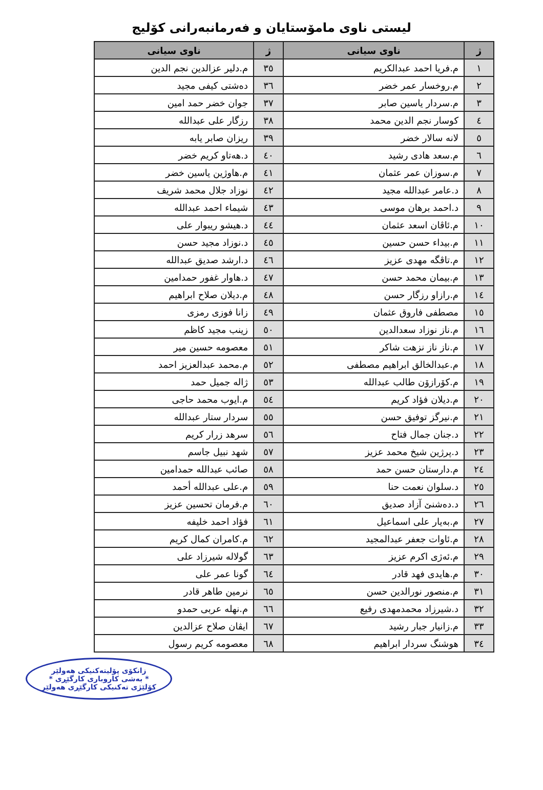لیستی ناوی مامۆستایان و فەرمانبەرانی کۆلیج
| ژ | ناوی سیانی | ژ | ناوی سیانی |
| --- | --- | --- | --- |
| ١ | م.فریا احمد عبدالكريم | ٣٥ | م.دلير عزالدين نجم الدين |
| ٢ | م.روخسار عمر خضر | ٣٦ | دەشتی كيفی مجيد |
| ٣ | م.سردار ياسين صابر | ٣٧ | جوان خضر حمد امين |
| ٤ | كوسار نجم الدين محمد | ٣٨ | رزگار علی عبدالله |
| ٥ | لانه سالار خضر | ٣٩ | ريزان صابر يابه |
| ٦ | م.سعد هادی رشيد | ٤٠ | د.هەتاو كريم خضر |
| ٧ | م.سوزان عمر عثمان | ٤١ | م.هاوژين ياسين خضر |
| ٨ | د.عامر عبدالله مجيد | ٤٢ | نوزاد جلال محمد شريف |
| ٩ | د.احمد برهان موسی | ٤٣ | شيماء احمد عبدالله |
| ١٠ | م.ئاڤان اسعد عثمان | ٤٤ | د.هيشو ريبوار علی |
| ١١ | م.بيداء حسن حسين | ٤٥ | د.نوزاد مجيد حسن |
| ١٢ | م.تاڤگه مهدی عزيز | ٤٦ | د.ارشد صديق عبدالله |
| ١٣ | م.بيمان محمد حسن | ٤٧ | د.هاوار غفور حمدامين |
| ١٤ | م.رازاو رزگار حسن | ٤٨ | م.ديلان صلاح ابراهيم |
| ١٥ | مصطفی فاروق عثمان | ٤٩ | زانا فوزی رمزی |
| ١٦ | م.ناز نوزاد سعدالدين | ٥٠ | زينب مجيد كاظم |
| ١٧ | م.ناز ناز نزهت شاكر | ٥١ | معصومه حسين مير |
| ١٨ | م.عبدالخالق ابراهيم مصطفی | ٥٢ | م.محمد عبدالعزيز احمد |
| ١٩ | م.كۆرازۆن طالب عبدالله | ٥٣ | ژاله جميل حمد |
| ٢٠ | م.ديلان فؤاد كريم | ٥٤ | م.ايوب محمد حاجی |
| ٢١ | م.نيرگز توفيق حسن | ٥٥ | سردار ستار عبدالله |
| ٢٢ | د.جنان جمال فتاح | ٥٦ | سرهد زرار كريم |
| ٢٣ | د.پرژين شيخ محمد عزيز | ٥٧ | شهد نبيل جاسم |
| ٢٤ | م.دارستان حسن حمد | ٥٨ | صائب عبدالله حمدامين |
| ٢٥ | د.سلوان نعمت حنا | ٥٩ | م.علی عبدالله أحمد |
| ٢٦ | د.دەشنێ آزاد صديق | ٦٠ | م.فرمان تحسين عزيز |
| ٢٧ | م.بەيار علی اسماعيل | ٦١ | فؤاد احمد خليفه |
| ٢٨ | م.ئاوات جعفر عبدالمجيد | ٦٢ | م.كامران كمال كريم |
| ٢٩ | م.ئەژی اكرم عزيز | ٦٣ | گولاله شيرزاد علی |
| ٣٠ | م.هايدی فهد قادر | ٦٤ | گونا عمر علی |
| ٣١ | م.منصور نورالدين حسن | ٦٥ | نرمين طاهر قادر |
| ٣٢ | د.شيرزاد محمدمهدی رفيع | ٦٦ | م.نهله عربی حمدو |
| ٣٣ | م.زانيار جبار رشيد | ٦٧ | ايڤان صلاح عزالدين |
| ٣٤ | هوشنگ سردار ابراهيم | ٦٨ | معصومه كريم رسول |
زانکۆی پۆلیتەکنیکی هەولێر
* بەشی کاروباری کارگێڕی *
کۆلێژی تەکنیکی کارگێڕی هەولێر